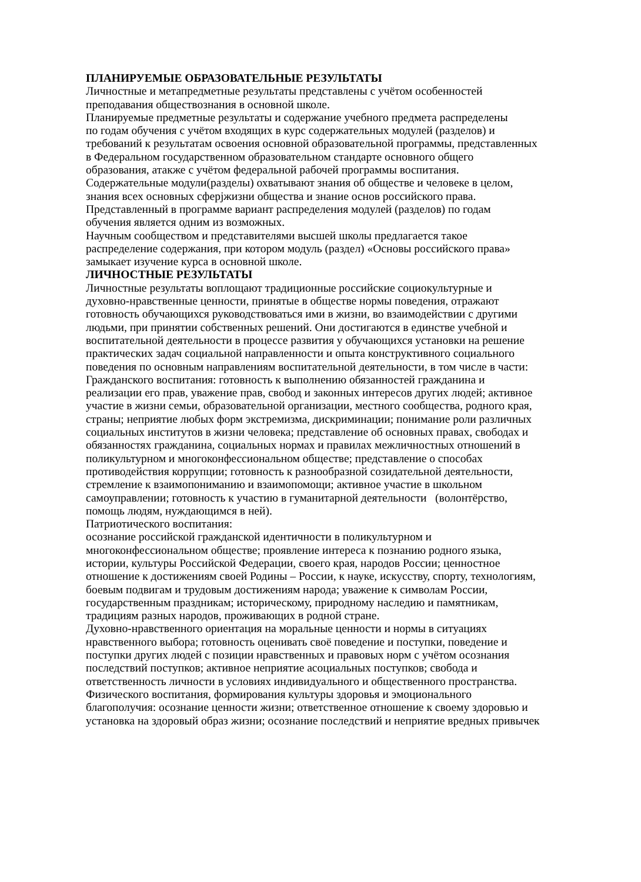ПЛАНИРУЕМЫЕ ОБРАЗОВАТЕЛЬНЫЕ РЕЗУЛЬТАТЫ
Личностные и метапредметные результаты представлены с учётом особенностей
преподавания обществознания в основной школе.
Планируемые предметные результаты и содержание учебного предмета распределены
по годам обучения с учётом входящих в курс содержательных модулей (разделов) и
требований к результатам освоения основной образовательной программы, представленных
в Федеральном государственном образовательном стандарте основного общего
образования, атакже с учётом федеральной рабочей программы воспитания.
Содержательные модули(разделы) охватывают знания об обществе и человеке в целом,
знания всех основных сферjжизни общества и знание основ российского права.
Представленный в программе вариант распределения модулей (разделов) по годам
обучения является одним из возможных.
Научным сообществом и представителями высшей школы предлагается такое
распределение содержания, при котором модуль (раздел) «Основы российского права»
замыкает изучение курса в основной школе.
ЛИЧНОСТНЫЕ РЕЗУЛЬТАТЫ
Личностные результаты воплощают традиционные российские социокультурные и
духовно-нравственные ценности, принятые в обществе нормы поведения, отражают
готовность обучающихся руководствоваться ими в жизни, во взаимодействии с другими
людьми, при принятии собственных решений. Они достигаются в единстве учебной и
воспитательной деятельности в процессе развития у обучающихся установки на решение
практических задач социальной направленности и опыта конструктивного социального
поведения по основным направлениям воспитательной деятельности, в том числе в части:
Гражданского воспитания: готовность к выполнению обязанностей гражданина и
реализации его прав, уважение прав, свобод и законных интересов других людей; активное
участие в жизни семьи, образовательной организации, местного сообщества, родного края,
страны; неприятие любых форм экстремизма, дискриминации; понимание роли различных
социальных институтов в жизни человека; представление об основных правах, свободах и
обязанностях гражданина, социальных нормах и правилах межличностных отношений в
поликультурном и многоконфессиональном обществе; представление о способах
противодействия коррупции; готовность к разнообразной созидательной деятельности,
стремление к взаимопониманию и взаимопомощи; активное участие в школьном
самоуправлении; готовность к участию в гуманитарной деятельности (волонтёрство,
помощь людям, нуждающимся в ней).
Патриотического воспитания:
осознание российской гражданской идентичности в поликультурном и
многоконфессиональном обществе; проявление интереса к познанию родного языка,
истории, культуры Российской Федерации, своего края, народов России; ценностное
отношение к достижениям своей Родины – России, к науке, искусству, спорту, технологиям,
боевым подвигам и трудовым достижениям народа; уважение к символам России,
государственным праздникам; историческому, природному наследию и памятникам,
традициям разных народов, проживающих в родной стране.
Духовно-нравственного ориентация на моральные ценности и нормы в ситуациях
нравственного выбора; готовность оценивать своё поведение и поступки, поведение и
поступки других людей с позиции нравственных и правовых норм с учётом осознания
последствий поступков; активное неприятие асоциальных поступков; свобода и
ответственность личности в условиях индивидуального и общественного пространства.
Физического воспитания, формирования культуры здоровья и эмоционального
благополучия: осознание ценности жизни; ответственное отношение к своему здоровью и
установка на здоровый образ жизни; осознание последствий и неприятие вредных привычек